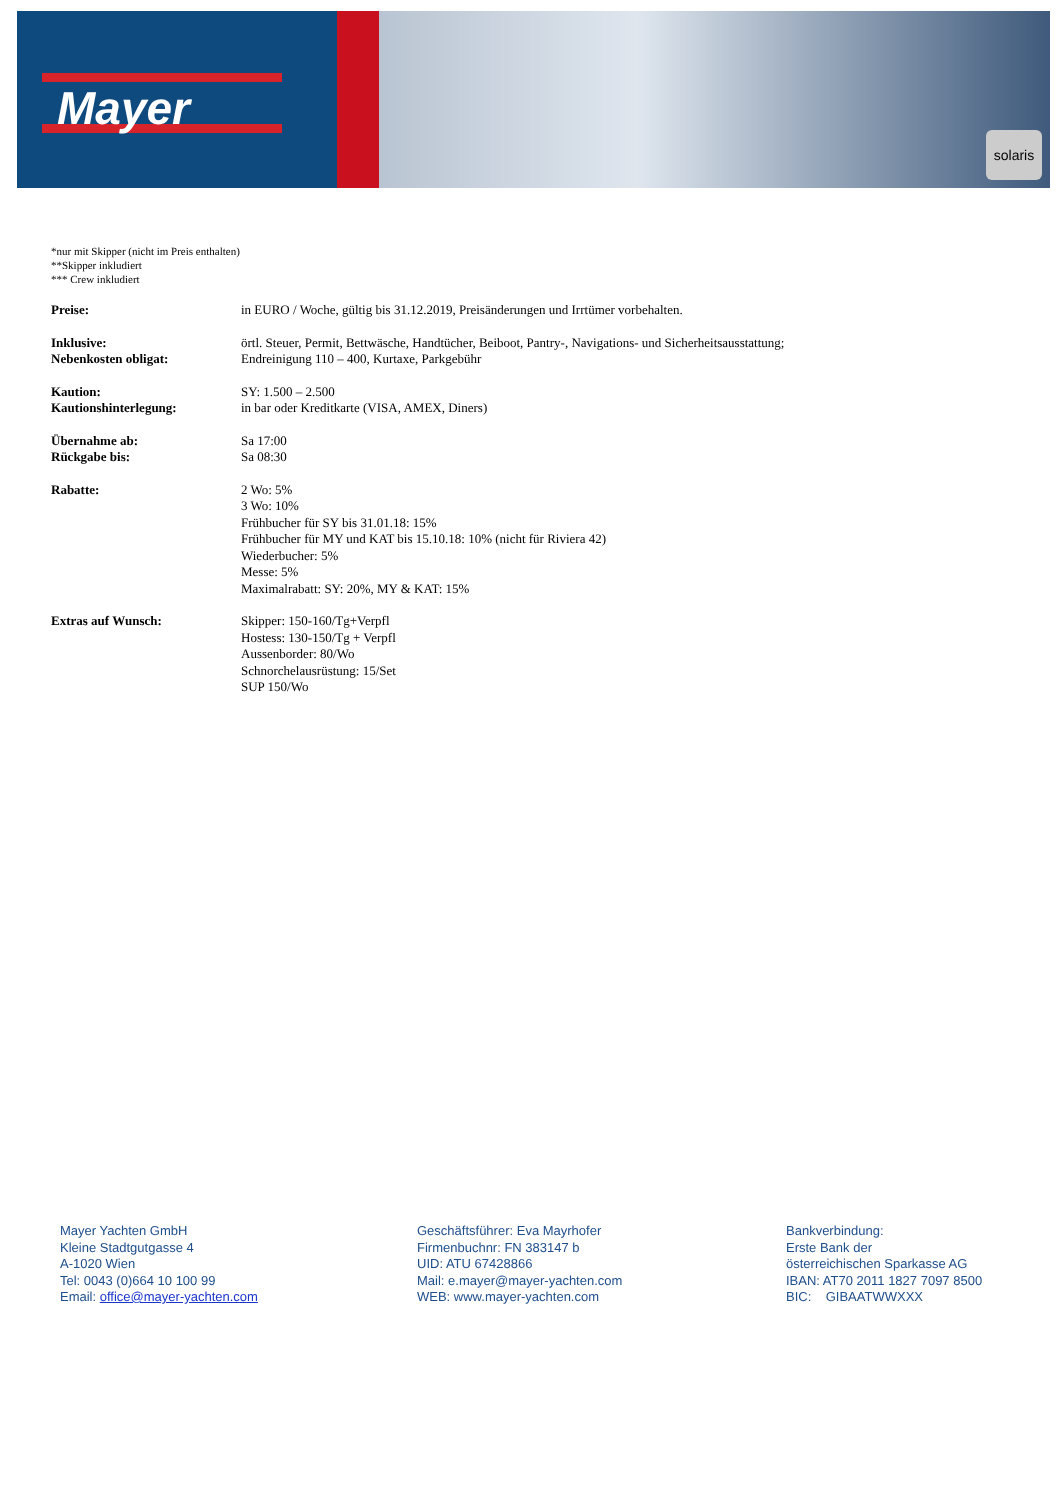Mayer
solaris
*nur mit Skipper (nicht im Preis enthalten)
**Skipper inkludiert
*** Crew inkludiert
Preise: in EURO / Woche, gültig bis 31.12.2019, Preisänderungen und Irrtümer vorbehalten.
Inklusive: örtl. Steuer, Permit, Bettwäsche, Handtücher, Beiboot, Pantry-, Navigations- und Sicherheitsausstattung;
Nebenkosten obligat: Endreinigung 110 – 400, Kurtaxe, Parkgebühr
Kaution: SY: 1.500 – 2.500
Kautionshinterlegung: in bar oder Kreditkarte (VISA, AMEX, Diners)
Übernahme ab: Sa 17:00
Rückgabe bis: Sa 08:30
Rabatte: 2 Wo: 5%
3 Wo: 10%
Frühbucher für SY bis 31.01.18: 15%
Frühbucher für MY und KAT bis 15.10.18: 10% (nicht für Riviera 42)
Wiederbucher: 5%
Messe: 5%
Maximalrabatt: SY: 20%, MY & KAT: 15%
Extras auf Wunsch: Skipper: 150-160/Tg+Verpfl
Hostess: 130-150/Tg + Verpfl
Aussenborder: 80/Wo
Schnorchelausrüstung: 15/Set
SUP 150/Wo
Mayer Yachten GmbH
Kleine Stadtgutgasse 4
A-1020 Wien
Tel: 0043 (0)664 10 100 99
Email: office@mayer-yachten.com
Geschäftsführer: Eva Mayrhofer
Firmenbuchnr: FN 383147 b
UID: ATU 67428866
Mail: e.mayer@mayer-yachten.com
WEB: www.mayer-yachten.com
Bankverbindung:
Erste Bank der
österreichischen Sparkasse AG
IBAN: AT70 2011 1827 7097 8500
BIC: GIBAATWWXXX